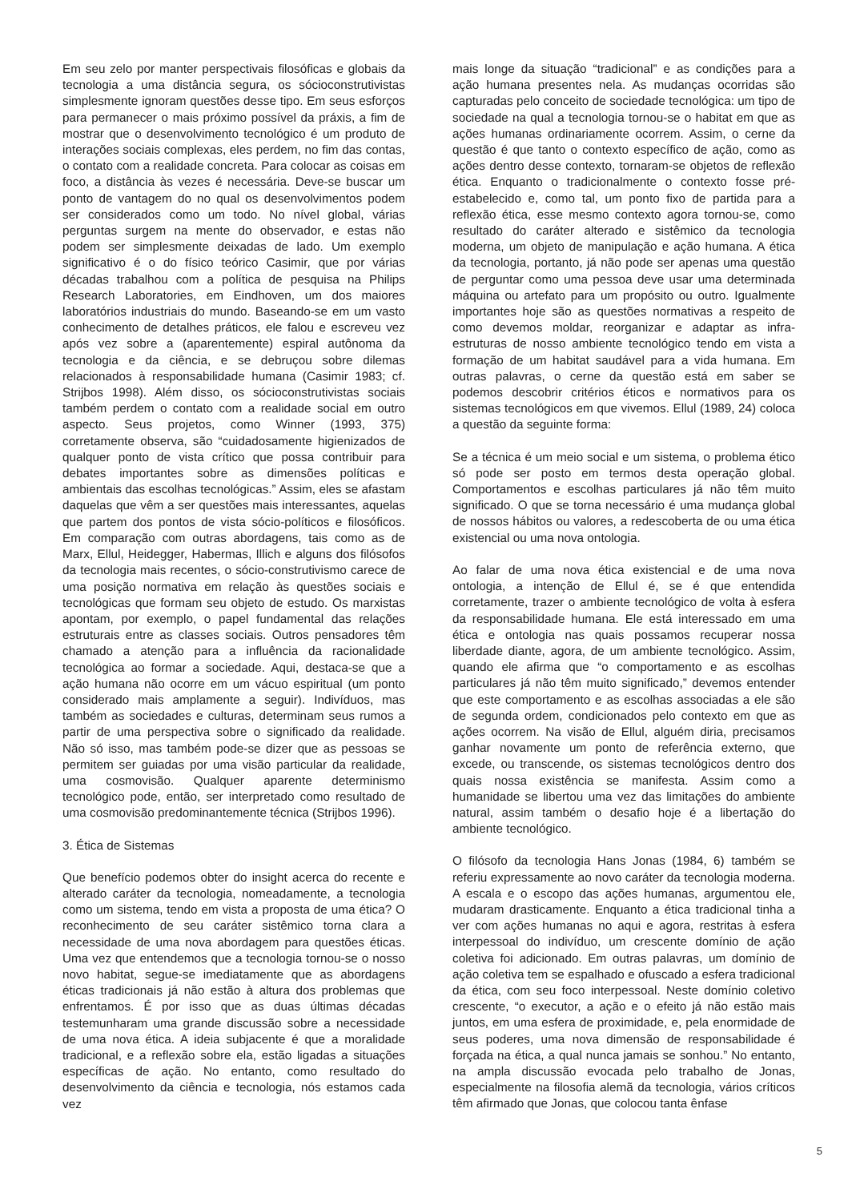Em seu zelo por manter perspectivais filosóficas e globais da tecnologia a uma distância segura, os sócioconstrutivistas simplesmente ignoram questões desse tipo. Em seus esforços para permanecer o mais próximo possível da práxis, a fim de mostrar que o desenvolvimento tecnológico é um produto de interações sociais complexas, eles perdem, no fim das contas, o contato com a realidade concreta. Para colocar as coisas em foco, a distância às vezes é necessária. Deve-se buscar um ponto de vantagem do no qual os desenvolvimentos podem ser considerados como um todo. No nível global, várias perguntas surgem na mente do observador, e estas não podem ser simplesmente deixadas de lado. Um exemplo significativo é o do físico teórico Casimir, que por várias décadas trabalhou com a política de pesquisa na Philips Research Laboratories, em Eindhoven, um dos maiores laboratórios industriais do mundo. Baseando-se em um vasto conhecimento de detalhes práticos, ele falou e escreveu vez após vez sobre a (aparentemente) espiral autônoma da tecnologia e da ciência, e se debruçou sobre dilemas relacionados à responsabilidade humana (Casimir 1983; cf. Strijbos 1998). Além disso, os sócioconstrutivistas sociais também perdem o contato com a realidade social em outro aspecto. Seus projetos, como Winner (1993, 375) corretamente observa, são “cuidadosamente higienizados de qualquer ponto de vista crítico que possa contribuir para debates importantes sobre as dimensões políticas e ambientais das escolhas tecnológicas.” Assim, eles se afastam daquelas que vêm a ser questões mais interessantes, aquelas que partem dos pontos de vista sócio-políticos e filosóficos. Em comparação com outras abordagens, tais como as de Marx, Ellul, Heidegger, Habermas, Illich e alguns dos filósofos da tecnologia mais recentes, o sócio-construtivismo carece de uma posição normativa em relação às questões sociais e tecnológicas que formam seu objeto de estudo. Os marxistas apontam, por exemplo, o papel fundamental das relações estruturais entre as classes sociais. Outros pensadores têm chamado a atenção para a influência da racionalidade tecnológica ao formar a sociedade. Aqui, destaca-se que a ação humana não ocorre em um vácuo espiritual (um ponto considerado mais amplamente a seguir). Indivíduos, mas também as sociedades e culturas, determinam seus rumos a partir de uma perspectiva sobre o significado da realidade. Não só isso, mas também pode-se dizer que as pessoas se permitem ser guiadas por uma visão particular da realidade, uma cosmovisão. Qualquer aparente determinismo tecnológico pode, então, ser interpretado como resultado de uma cosmovisão predominantemente técnica (Strijbos 1996).
3. Ética de Sistemas
Que benefício podemos obter do insight acerca do recente e alterado caráter da tecnologia, nomeadamente, a tecnologia como um sistema, tendo em vista a proposta de uma ética? O reconhecimento de seu caráter sistêmico torna clara a necessidade de uma nova abordagem para questões éticas. Uma vez que entendemos que a tecnologia tornou-se o nosso novo habitat, segue-se imediatamente que as abordagens éticas tradicionais já não estão à altura dos problemas que enfrentamos. É por isso que as duas últimas décadas testemunharam uma grande discussão sobre a necessidade de uma nova ética. A ideia subjacente é que a moralidade tradicional, e a reflexão sobre ela, estão ligadas a situações específicas de ação. No entanto, como resultado do desenvolvimento da ciência e tecnologia, nós estamos cada vez
mais longe da situação “tradicional” e as condições para a ação humana presentes nela. As mudanças ocorridas são capturadas pelo conceito de sociedade tecnológica: um tipo de sociedade na qual a tecnologia tornou-se o habitat em que as ações humanas ordinariamente ocorrem. Assim, o cerne da questão é que tanto o contexto específico de ação, como as ações dentro desse contexto, tornaram-se objetos de reflexão ética. Enquanto o tradicionalmente o contexto fosse pré-estabelecido e, como tal, um ponto fixo de partida para a reflexão ética, esse mesmo contexto agora tornou-se, como resultado do caráter alterado e sistêmico da tecnologia moderna, um objeto de manipulação e ação humana. A ética da tecnologia, portanto, já não pode ser apenas uma questão de perguntar como uma pessoa deve usar uma determinada máquina ou artefato para um propósito ou outro. Igualmente importantes hoje são as questões normativas a respeito de como devemos moldar, reorganizar e adaptar as infra-estruturas de nosso ambiente tecnológico tendo em vista a formação de um habitat saudável para a vida humana. Em outras palavras, o cerne da questão está em saber se podemos descobrir critérios éticos e normativos para os sistemas tecnológicos em que vivemos. Ellul (1989, 24) coloca a questão da seguinte forma:
Se a técnica é um meio social e um sistema, o problema ético só pode ser posto em termos desta operação global. Comportamentos e escolhas particulares já não têm muito significado. O que se torna necessário é uma mudança global de nossos hábitos ou valores, a redescoberta de ou uma ética existencial ou uma nova ontologia.
Ao falar de uma nova ética existencial e de uma nova ontologia, a intenção de Ellul é, se é que entendida corretamente, trazer o ambiente tecnológico de volta à esfera da responsabilidade humana. Ele está interessado em uma ética e ontologia nas quais possamos recuperar nossa liberdade diante, agora, de um ambiente tecnológico. Assim, quando ele afirma que “o comportamento e as escolhas particulares já não têm muito significado,” devemos entender que este comportamento e as escolhas associadas a ele são de segunda ordem, condicionados pelo contexto em que as ações ocorrem. Na visão de Ellul, alguém diria, precisamos ganhar novamente um ponto de referência externo, que excede, ou transcende, os sistemas tecnológicos dentro dos quais nossa existência se manifesta. Assim como a humanidade se libertou uma vez das limitações do ambiente natural, assim também o desafio hoje é a libertação do ambiente tecnológico.
O filósofo da tecnologia Hans Jonas (1984, 6) também se referiu expressamente ao novo caráter da tecnologia moderna. A escala e o escopo das ações humanas, argumentou ele, mudaram drasticamente. Enquanto a ética tradicional tinha a ver com ações humanas no aqui e agora, restritas à esfera interpessoal do indivíduo, um crescente domínio de ação coletiva foi adicionado. Em outras palavras, um domínio de ação coletiva tem se espalhado e ofuscado a esfera tradicional da ética, com seu foco interpessoal. Neste domínio coletivo crescente, “o executor, a ação e o efeito já não estão mais juntos, em uma esfera de proximidade, e, pela enormidade de seus poderes, uma nova dimensão de responsabilidade é forçada na ética, a qual nunca jamais se sonhou.” No entanto, na ampla discussão evocada pelo trabalho de Jonas, especialmente na filosofia alemã da tecnologia, vários críticos têm afirmado que Jonas, que colocou tanta ênfase
5